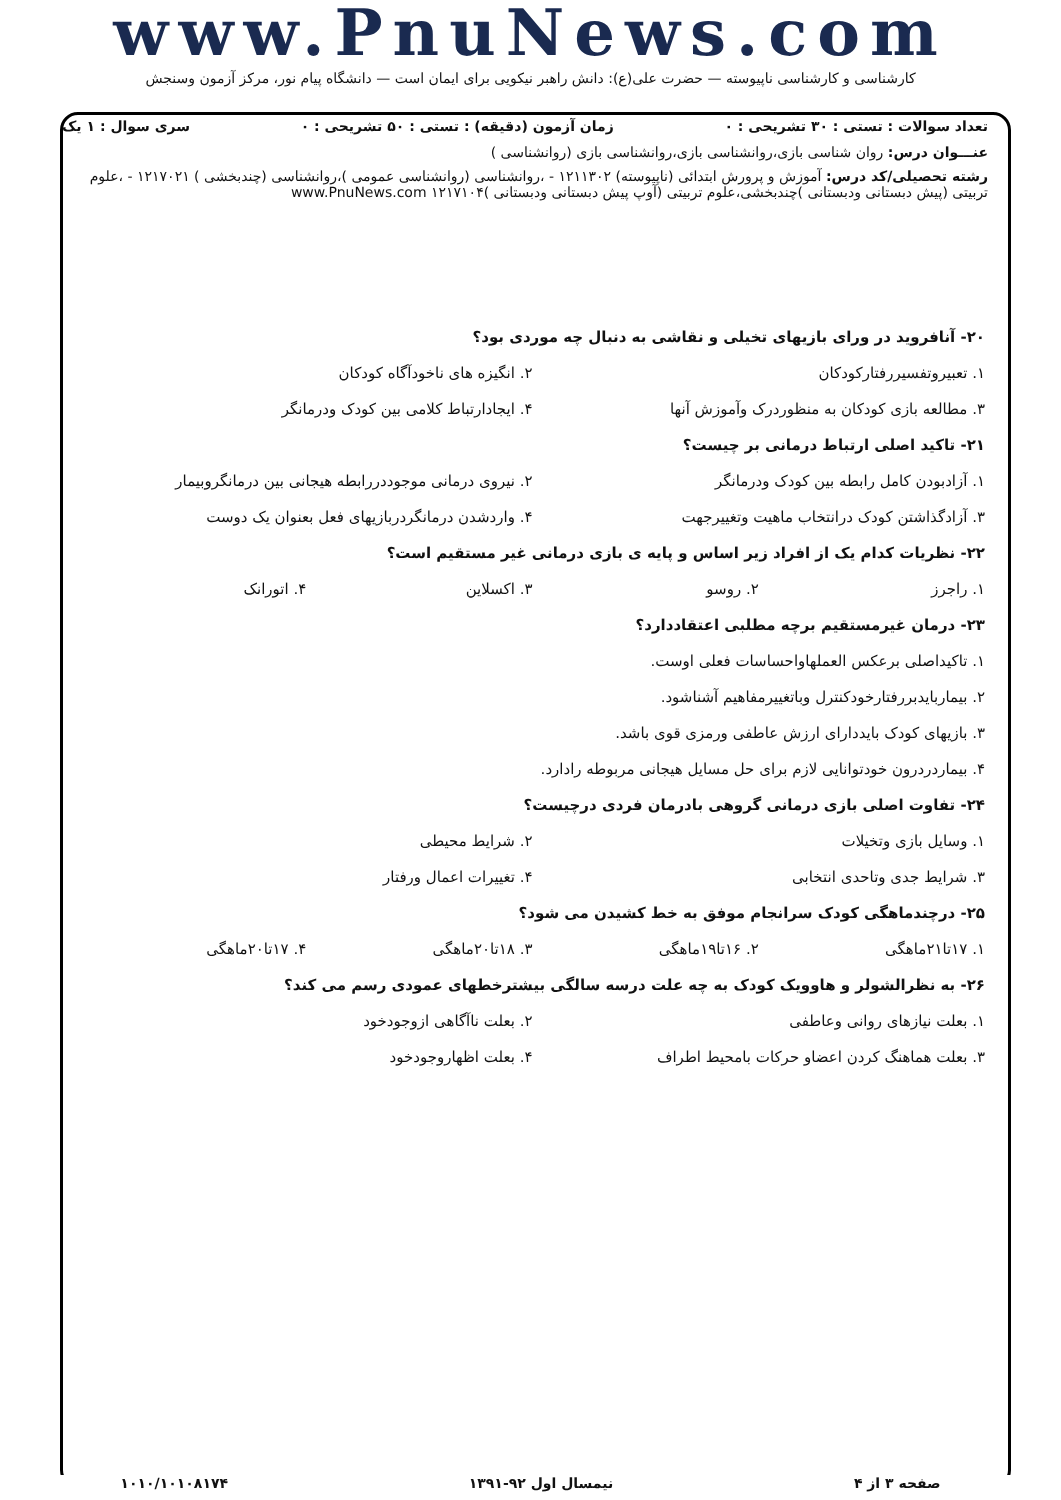www.PnuNews.com
کارشناسی و کارشناسی ناپیوسته — حضرت علی(ع): دانش راهبر نیکویی برای ایمان است — دانشگاه پیام نور، مرکز آزمون وسنجش
تعداد سوالات : تستی : ۳۰ تشریحی : ۰ زمان آزمون (دقیقه) : تستی : ۵۰ تشریحی : ۰ سری سوال : ۱ یک
عنـــوان درس: روان شناسی بازی،روانشناسی بازی،روانشناسی بازی (روانشناسی )
رشته تحصیلی/کد درس: آموزش و پرورش ابتدائی (ناپیوسته) ۱۲۱۱۳۰۲ - ،روانشناسی (روانشناسی عمومی )،روانشناسی (چندبخشی ) ۱۲۱۷۰۲۱ - ،علوم تربیتی (پیش دبستانی ودبستانی )چندبخشی،علوم تربیتی (آوپ پیش دبستانی ودبستانی )۱۲۱۷۱۰۴ www.PnuNews.com
۲۰- آنافروید در ورای بازیهای تخیلی و نقاشی به دنبال چه موردی بود؟
۱. تعبیروتفسیررفتارکودکان ۲. انگیزه های ناخودآگاه کودکان
۳. مطالعه بازی کودکان به منظوردرک وآموزش آنها ۴. ایجادارتباط کلامی بین کودک ودرمانگر
۲۱- تاکید اصلی ارتباط درمانی بر چیست؟
۱. آزادبودن کامل رابطه بین کودک ودرمانگر ۲. نیروی درمانی موجوددررابطه هیجانی بین درمانگروبیمار
۳. آزادگذاشتن کودک درانتخاب ماهیت وتغییرجهت ۴. واردشدن درمانگردربازیهای فعل بعنوان یک دوست
۲۲- نظریات کدام یک از افراد زیر اساس و پایه ی بازی درمانی غیر مستقیم است؟
۱. راجرز ۲. روسو ۳. اکسلاین ۴. اتورانک
۲۳- درمان غیرمستقیم برچه مطلبی اعتقاددارد؟
۱. تاکیداصلی برعکس العملهاواحساسات فعلی اوست.
۲. بیماربایدبررفتارخودکنترل وباتغییرمفاهیم آشناشود.
۳. بازیهای کودک بایددارای ارزش عاطفی ورمزی قوی باشد.
۴. بیماردردرون خودتوانایی لازم برای حل مسایل هیجانی مربوطه رادارد.
۲۴- تفاوت اصلی بازی درمانی گروهی بادرمان فردی درچیست؟
۱. وسایل بازی وتخیلات ۲. شرایط محیطی
۳. شرایط جدی وتاحدی انتخابی ۴. تغییرات اعمال ورفتار
۲۵- درچندماهگی کودک سرانجام موفق به خط کشیدن می شود؟
۱. ۱۷تا۲۱ماهگی ۲. ۱۶تا۱۹ماهگی ۳. ۱۸تا۲۰ماهگی ۴. ۱۷تا۲۰ماهگی
۲۶- به نظرالشولر و هاوویک کودک به چه علت درسه سالگی بیشترخطهای عمودی رسم می کند؟
۱. بعلت نیازهای روانی وعاطفی ۲. بعلت ناآگاهی ازوجودخود
۳. بعلت هماهنگ کردن اعضاو حرکات بامحیط اطراف ۴. بعلت اظهاروجودخود
صفحه ۳ از ۴ نیمسال اول ۹۲-۱۳۹۱ ۱۰۱۰/۱۰۱۰۸۱۷۴